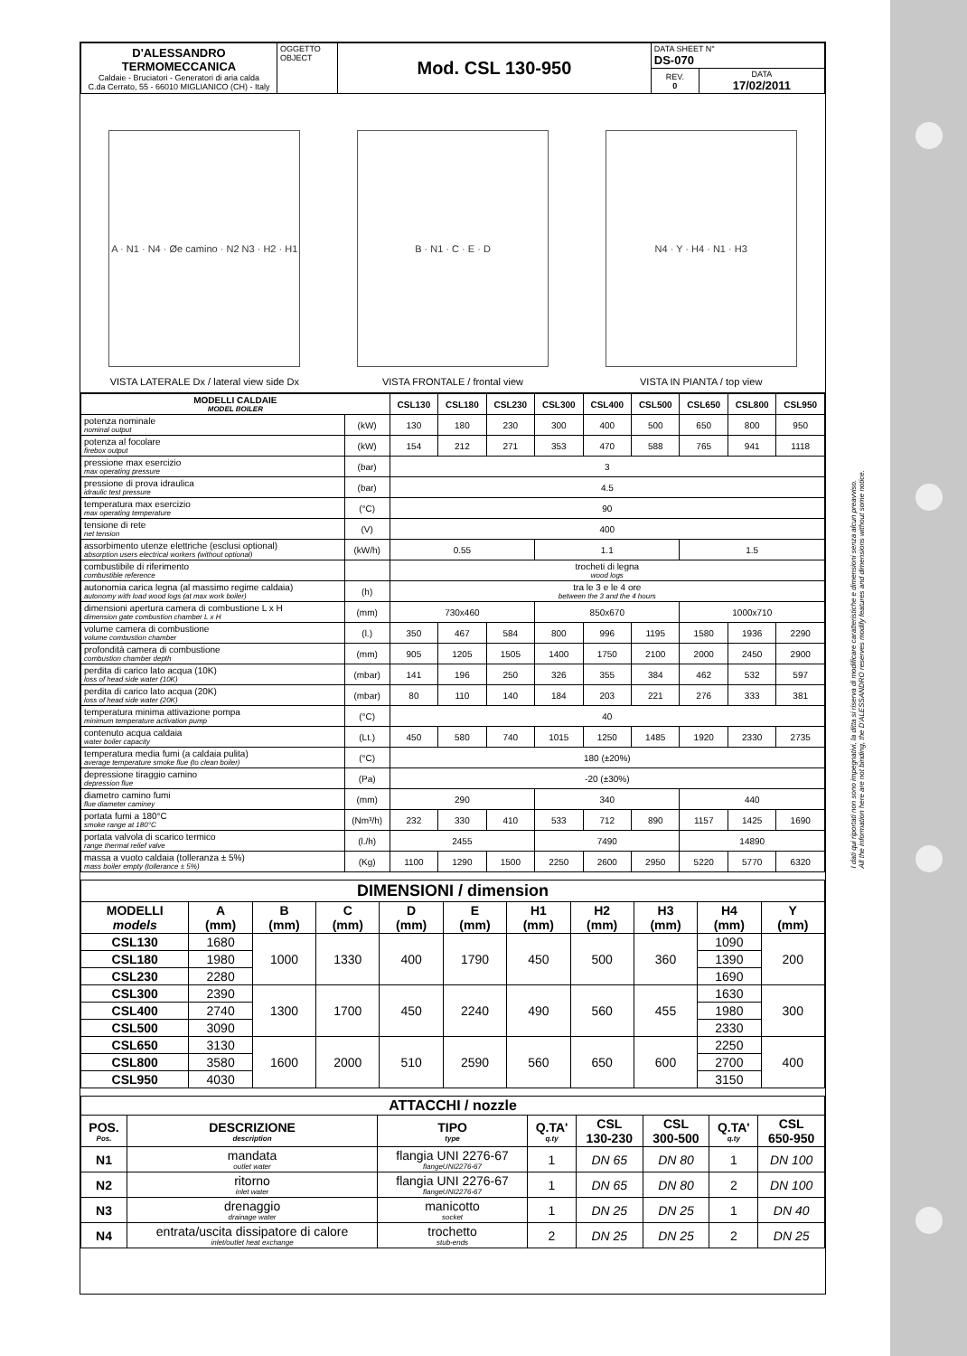I dati qui riportati non sono impegnativi, la ditta si riserva di modificare caratteristiche e dimensioni senza alcun preavviso.
All the information here are not binding, the D'ALESSANDRO reserves modify features and dimensions without some notice.
| D'ALESSANDRO TERMOMECCANICA Caldaie - Bruciatori - Generatori di aria calda C.da Cerrato, 55 - 66010 MIGLIANICO (CH) - Italy | OGGETTO OBJECT | Mod. CSL 130-950 | DATA SHEET N° DS-070 | |
| | | | REV. 0 | DATA 17/02/2011 |
A · N1 · N4 · Øe camino · N2 N3 · H2 · H1
VISTA LATERALE Dx / lateral view side Dx
B · N1 · C · E · D
VISTA FRONTALE / frontal view
N4 · Y · H4 · N1 · H3
VISTA IN PIANTA / top view
| MODELLI CALDAIE MODEL BOILER | | CSL130 | CSL180 | CSL230 | CSL300 | CSL400 | CSL500 | CSL650 | CSL800 | CSL950 |
| --- | --- | --- | --- | --- | --- | --- | --- | --- | --- | --- |
| potenza nominale nominal output | (kW) | 130 | 180 | 230 | 300 | 400 | 500 | 650 | 800 | 950 |
| potenza al focolare firebox output | (kW) | 154 | 212 | 271 | 353 | 470 | 588 | 765 | 941 | 1118 |
| pressione max esercizio max operating pressure | (bar) | 3 | | | | | | | | |
| pressione di prova idraulica idraulic test pressure | (bar) | 4.5 | | | | | | | | |
| temperatura max esercizio max operating temperature | (°C) | 90 | | | | | | | | |
| tensione di rete net tension | (V) | 400 | | | | | | | | |
| assorbimento utenze elettriche (esclusi optional) absorption users electrical workers (without optional) | (kW/h) | 0.55 | | | 1.1 | | | 1.5 | | |
| combustibile di riferimento combustible reference | | trocheti di legna wood logs | | | | | | | | |
| autonomia carica legna (al massimo regime caldaia) autonomy with load wood logs (at max work boiler) | (h) | tra le 3 e le 4 ore between the 3 and the 4 hours | | | | | | | | |
| dimensioni apertura camera di combustione L x H dimension gate combustion chamber L x H | (mm) | 730x460 | | | 850x670 | | | 1000x710 | | |
| volume camera di combustione volume combustion chamber | (l.) | 350 | 467 | 584 | 800 | 996 | 1195 | 1580 | 1936 | 2290 |
| profondità camera di combustione combustion chamber depth | (mm) | 905 | 1205 | 1505 | 1400 | 1750 | 2100 | 2000 | 2450 | 2900 |
| perdita di carico lato acqua (10K) loss of head side water (10K) | (mbar) | 141 | 196 | 250 | 326 | 355 | 384 | 462 | 532 | 597 |
| perdita di carico lato acqua (20K) loss of head side water (20K) | (mbar) | 80 | 110 | 140 | 184 | 203 | 221 | 276 | 333 | 381 |
| temperatura minima attivazione pompa minimum temperature activation pump | (°C) | 40 | | | | | | | | |
| contenuto acqua caldaia water boiler capacity | (Lt.) | 450 | 580 | 740 | 1015 | 1250 | 1485 | 1920 | 2330 | 2735 |
| temperatura media fumi (a caldaia pulita) average temperature smoke flue (to clean boiler) | (°C) | 180 (±20%) | | | | | | | | |
| depressione tiraggio camino depression flue | (Pa) | -20 (±30%) | | | | | | | | |
| diametro camino fumi flue diameter caminey | (mm) | 290 | | | 340 | | | 440 | | |
| portata fumi a 180°C smoke range at 180°C | (Nm³/h) | 232 | 330 | 410 | 533 | 712 | 890 | 1157 | 1425 | 1690 |
| portata valvola di scarico termico range thermal relief valve | (l./h) | 2455 | | | 7490 | | | 14890 | | |
| massa a vuoto caldaia (tolleranza ± 5%) mass boiler empty (tollerance ± 5%) | (Kg) | 1100 | 1290 | 1500 | 2250 | 2600 | 2950 | 5220 | 5770 | 6320 |
| DIMENSIONI / dimension | | | | | | | | | | |
| --- | --- | --- | --- | --- | --- | --- | --- | --- | --- | --- |
| MODELLI models | A (mm) | B (mm) | C (mm) | D (mm) | E (mm) | H1 (mm) | H2 (mm) | H3 (mm) | H4 (mm) | Y (mm) |
| CSL130 | 1680 | 1000 | 1330 | 400 | 1790 | 450 | 500 | 360 | 1090 | 200 |
| CSL180 | 1980 | | | | | | | | 1390 | |
| CSL230 | 2280 | | | | | | | | 1690 | |
| CSL300 | 2390 | 1300 | 1700 | 450 | 2240 | 490 | 560 | 455 | 1630 | 300 |
| CSL400 | 2740 | | | | | | | | 1980 | |
| CSL500 | 3090 | | | | | | | | 2330 | |
| CSL650 | 3130 | 1600 | 2000 | 510 | 2590 | 560 | 650 | 600 | 2250 | 400 |
| CSL800 | 3580 | | | | | | | | 2700 | |
| CSL950 | 4030 | | | | | | | | 3150 | |
| ATTACCHI / nozzle | | | | | | | |
| --- | --- | --- | --- | --- | --- | --- | --- |
| POS. Pos. | DESCRIZIONE description | TIPO type | Q.TA' q.ty | CSL 130-230 | CSL 300-500 | Q.TA' q.ty | CSL 650-950 |
| N1 | mandata outlet water | flangia UNI 2276-67 flangeUNI2276-67 | 1 | DN 65 | DN 80 | 1 | DN 100 |
| N2 | ritorno inlet water | flangia UNI 2276-67 flangeUNI2276-67 | 1 | DN 65 | DN 80 | 2 | DN 100 |
| N3 | drenaggio drainage water | manicotto socket | 1 | DN 25 | DN 25 | 1 | DN 40 |
| N4 | entrata/uscita dissipatore di calore inlet/outlet heat exchange | trochetto stub-ends | 2 | DN 25 | DN 25 | 2 | DN 25 |